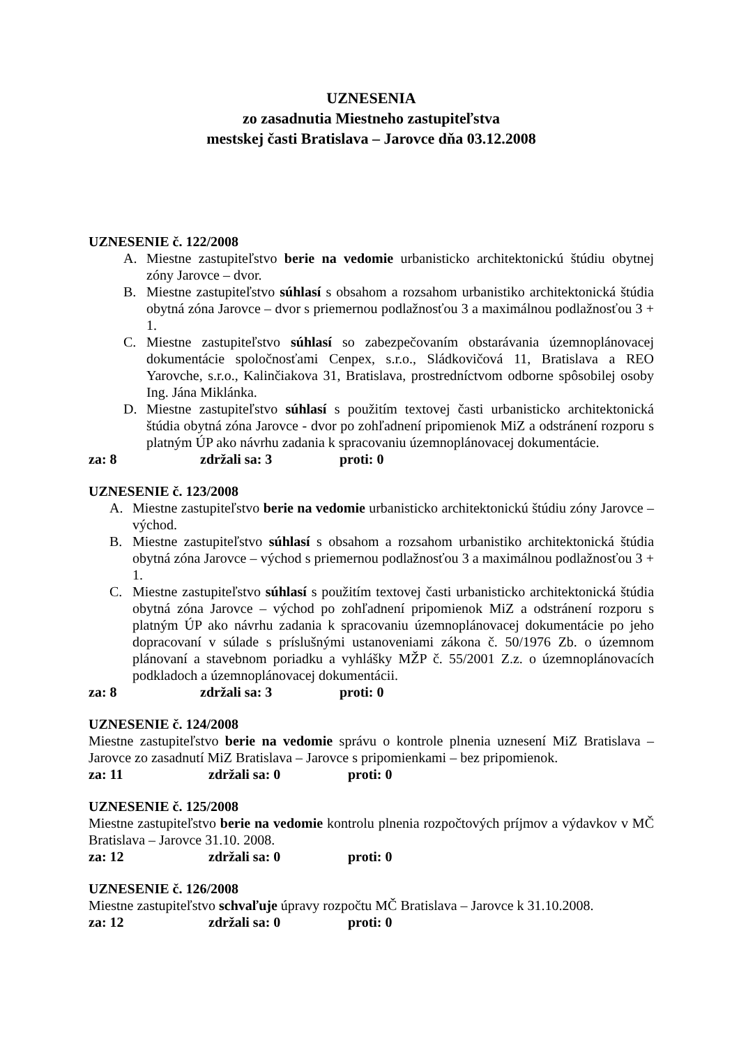UZNESENIA
zo zasadnutia Miestneho zastupiteľstva
mestskej časti Bratislava – Jarovce dňa 03.12.2008
UZNESENIE č. 122/2008
A. Miestne zastupiteľstvo berie na vedomie urbanisticko architektonickú štúdiu obytnej zóny Jarovce – dvor.
B. Miestne zastupiteľstvo súhlasí s obsahom a rozsahom urbanistiko architektonická štúdia obytná zóna Jarovce – dvor s priemernou podlažnosťou 3 a maximálnou podlažnosťou 3 + 1.
C. Miestne zastupiteľstvo súhlasí so zabezpečovaním obstarávania územnoplánovacej dokumentácie spoločnosťami Cenpex, s.r.o., Sládkovičová 11, Bratislava a REO Yarovche, s.r.o., Kalinčiakova 31, Bratislava, prostredníctvom odborne spôsobilej osoby Ing. Jána Miklánka.
D. Miestne zastupiteľstvo súhlasí s použitím textovej časti urbanisticko architektonická štúdia obytná zóna Jarovce - dvor po zohľadnení pripomienok MiZ a odstránení rozporu s platným ÚP ako návrhu zadania k spracovaniu územnoplánovacej dokumentácie.
za: 8 zdržali sa: 3 proti: 0
UZNESENIE č. 123/2008
A. Miestne zastupiteľstvo berie na vedomie urbanisticko architektonickú štúdiu zóny Jarovce – východ.
B. Miestne zastupiteľstvo súhlasí s obsahom a rozsahom urbanistiko architektonická štúdia obytná zóna Jarovce – východ s priemernou podlažnosťou 3 a maximálnou podlažnosťou 3 + 1.
C. Miestne zastupiteľstvo súhlasí s použitím textovej časti urbanisticko architektonická štúdia obytná zóna Jarovce – východ po zohľadnení pripomienok MiZ a odstránení rozporu s platným ÚP ako návrhu zadania k spracovaniu územnoplánovacej dokumentácie po jeho dopracovaní v súlade s príslušnými ustanoveniami zákona č. 50/1976 Zb. o územnom plánovaní a stavebnom poriadku a vyhlášky MŽP č. 55/2001 Z.z. o územnoplánovacích podkladoch a územnoplánovacej dokumentácii.
za: 8 zdržali sa: 3 proti: 0
UZNESENIE č. 124/2008
Miestne zastupiteľstvo berie na vedomie správu o kontrole plnenia uznesení MiZ Bratislava – Jarovce zo zasadnutí MiZ Bratislava – Jarovce s pripomienkami – bez pripomienok.
za: 11 zdržali sa: 0 proti: 0
UZNESENIE č. 125/2008
Miestne zastupiteľstvo berie na vedomie kontrolu plnenia rozpočtových príjmov a výdavkov v MČ Bratislava – Jarovce 31.10. 2008.
za: 12 zdržali sa: 0 proti: 0
UZNESENIE č. 126/2008
Miestne zastupiteľstvo schvaľuje úpravy rozpočtu MČ Bratislava – Jarovce k 31.10.2008.
za: 12 zdržali sa: 0 proti: 0